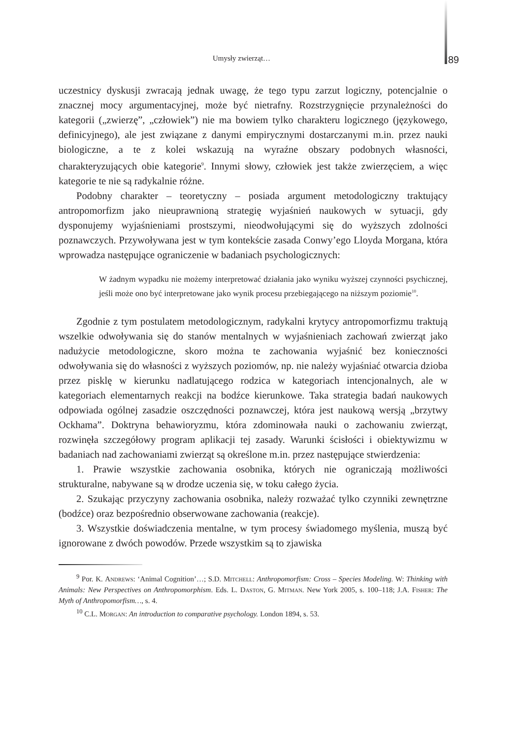Umysły zwierząt… 89
uczestnicy dyskusji zwracają jednak uwagę, że tego typu zarzut logiczny, potencjalnie o znacznej mocy argumentacyjnej, może być nietrafny. Rozstrzygnięcie przynależności do kategorii („zwierzę”, „człowiek”) nie ma bowiem tylko charakteru logicznego (językowego, definicyjnego), ale jest związane z danymi empirycznymi dostarczanymi m.in. przez nauki biologiczne, a te z kolei wskazują na wyraźne obszary podobnych własności, charakteryzujących obie kategorie<sup>9</sup>. Innymi słowy, człowiek jest także zwierzęciem, a więc kategorie te nie są radykalnie różne.
Podobny charakter – teoretyczny – posiada argument metodologiczny traktujący antropomorfizm jako nieuprawnioną strategię wyjaśnień naukowych w sytuacji, gdy dysponujemy wyjaśnieniami prostszymi, nieodwołującymi się do wyższych zdolności poznawczych. Przywoływana jest w tym kontekście zasada Conwy’ego Lloyda Morgana, która wprowadza następujące ograniczenie w badaniach psychologicznych:
W żadnym wypadku nie możemy interpretować działania jako wyniku wyższej czynności psychicznej, jeśli może ono być interpretowane jako wynik procesu przebiegającego na niższym poziomie<sup>10</sup>.
Zgodnie z tym postulatem metodologicznym, radykalni krytycy antropomorfizmu traktują wszelkie odwoływania się do stanów mentalnych w wyjaśnieniach zachowań zwierząt jako nadużycie metodologiczne, skoro można te zachowania wyjaśnić bez konieczności odwoływania się do własności z wyższych poziomów, np. nie należy wyjaśniać otwarcia dzioba przez pisklę w kierunku nadlatującego rodzica w kategoriach intencjonalnych, ale w kategoriach elementarnych reakcji na bodźce kierunkowe. Taka strategia badań naukowych odpowiada ogólnej zasadzie oszczędności poznawczej, która jest naukową wersją „brzytwy Ockhama”. Doktryna behawioryzmu, która zdominowała nauki o zachowaniu zwierząt, rozwinęła szczegółowy program aplikacji tej zasady. Warunki ścisłości i obiektywizmu w badaniach nad zachowaniami zwierząt są określone m.in. przez następujące stwierdzenia:
1. Prawie wszystkie zachowania osobnika, których nie ograniczają możliwości strukturalne, nabywane są w drodze uczenia się, w toku całego życia.
2. Szukając przyczyny zachowania osobnika, należy rozważać tylko czynniki zewnętrzne (bodźce) oraz bezpośrednio obserwowane zachowania (reakcje).
3. Wszystkie doświadczenia mentalne, w tym procesy świadomego myślenia, muszą być ignorowane z dwóch powodów. Przede wszystkim są to zjawiska
<sup>9</sup> Por. K. Andrews: ‘Animal Cognition’…; S.D. Mitchell: Anthropomorfism: Cross – Species Modeling. W: Thinking with Animals: New Perspectives on Anthropomorphism. Eds. L. Daston, G. Mitman. New York 2005, s. 100–118; J.A. Fisher: The Myth of Anthropomorfism…, s. 4.
<sup>10</sup> C.L. Morgan: An introduction to comparative psychology. London 1894, s. 53.